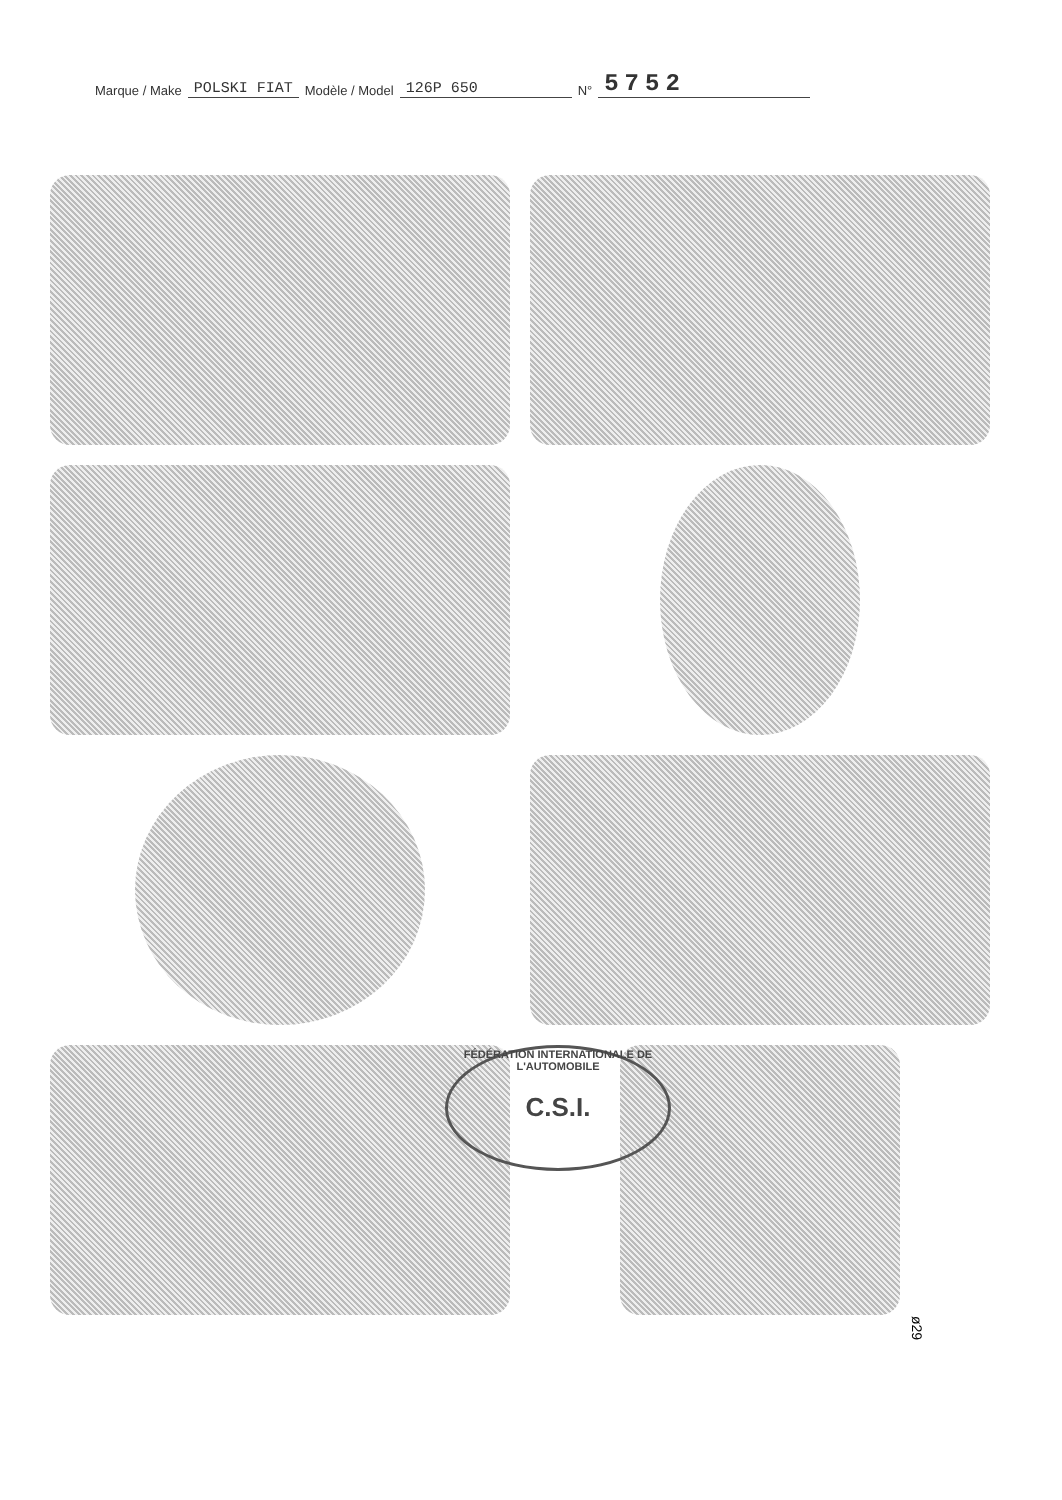Marque / Make POLSKI FIAT Modèle / Model 126P 650 N° 5752
FÉDÉRATION INTERNATIONALE DE L'AUTOMOBILE
C.S.I.
ø29